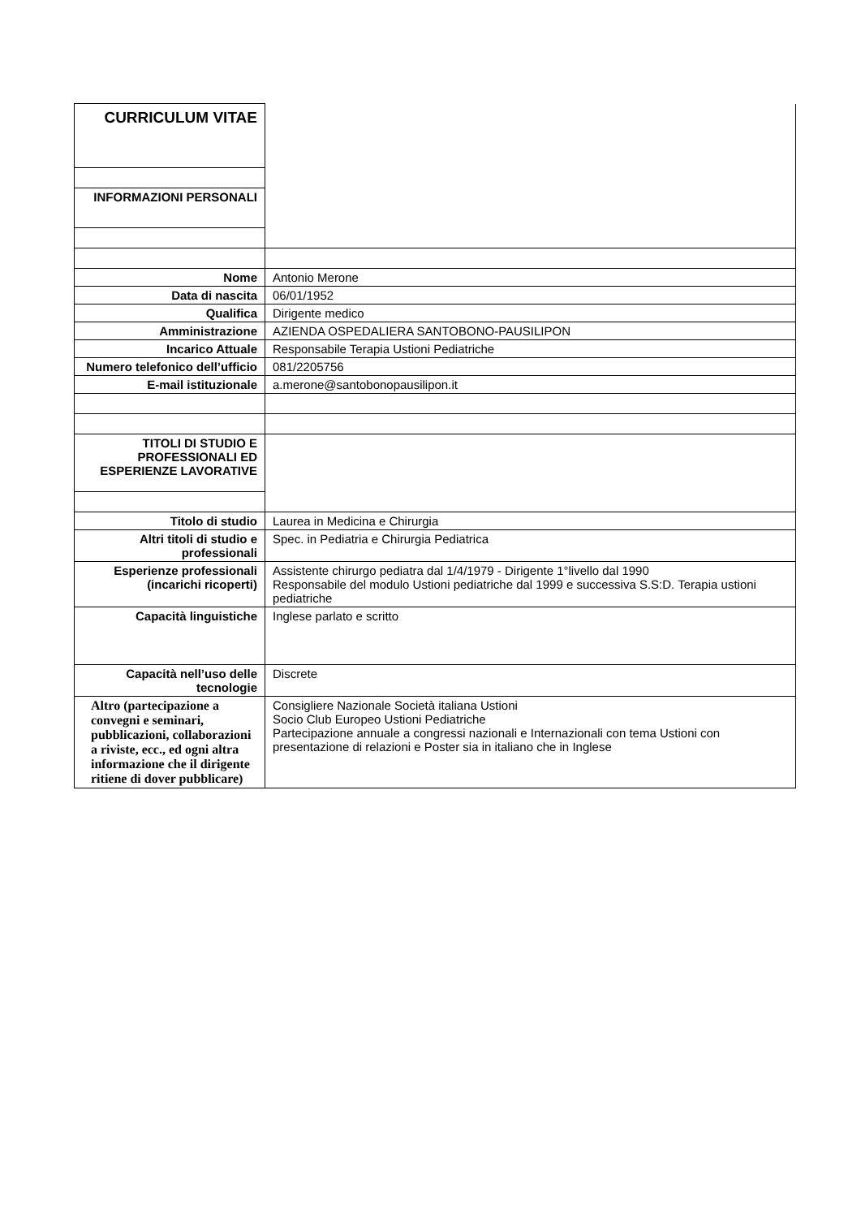| CURRICULUM VITAE | |
| INFORMAZIONI PERSONALI | |
| Nome | Antonio Merone |
| Data di nascita | 06/01/1952 |
| Qualifica | Dirigente medico |
| Amministrazione | AZIENDA OSPEDALIERA SANTOBONO-PAUSILIPON |
| Incarico Attuale | Responsabile Terapia Ustioni Pediatriche |
| Numero telefonico dell’ufficio | 081/2205756 |
| E-mail istituzionale | a.merone@santobonopausilipon.it |
| TITOLI DI STUDIO E PROFESSIONALI ED ESPERIENZE LAVORATIVE | |
| Titolo di studio | Laurea in Medicina e Chirurgia |
| Altri titoli di studio e professionali | Spec. in Pediatria e Chirurgia Pediatrica |
| Esperienze professionali (incarichi ricoperti) | Assistente chirurgo pediatra dal 1/4/1979 - Dirigente 1°livello dal 1990 Responsabile del modulo Ustioni pediatriche dal 1999 e successiva S.S:D. Terapia ustioni pediatriche |
| Capacità linguistiche | Inglese parlato e scritto |
| Capacità nell’uso delle tecnologie | Discrete |
| Altro (partecipazione a convegni e seminari, pubblicazioni, collaborazioni a riviste, ecc., ed ogni altra informazione che il dirigente ritiene di dover pubblicare) | Consigliere Nazionale Società italiana Ustioni Socio Club Europeo Ustioni Pediatriche Partecipazione annuale a congressi nazionali e Internazionali con tema Ustioni con presentazione di relazioni e Poster sia in italiano che in Inglese |